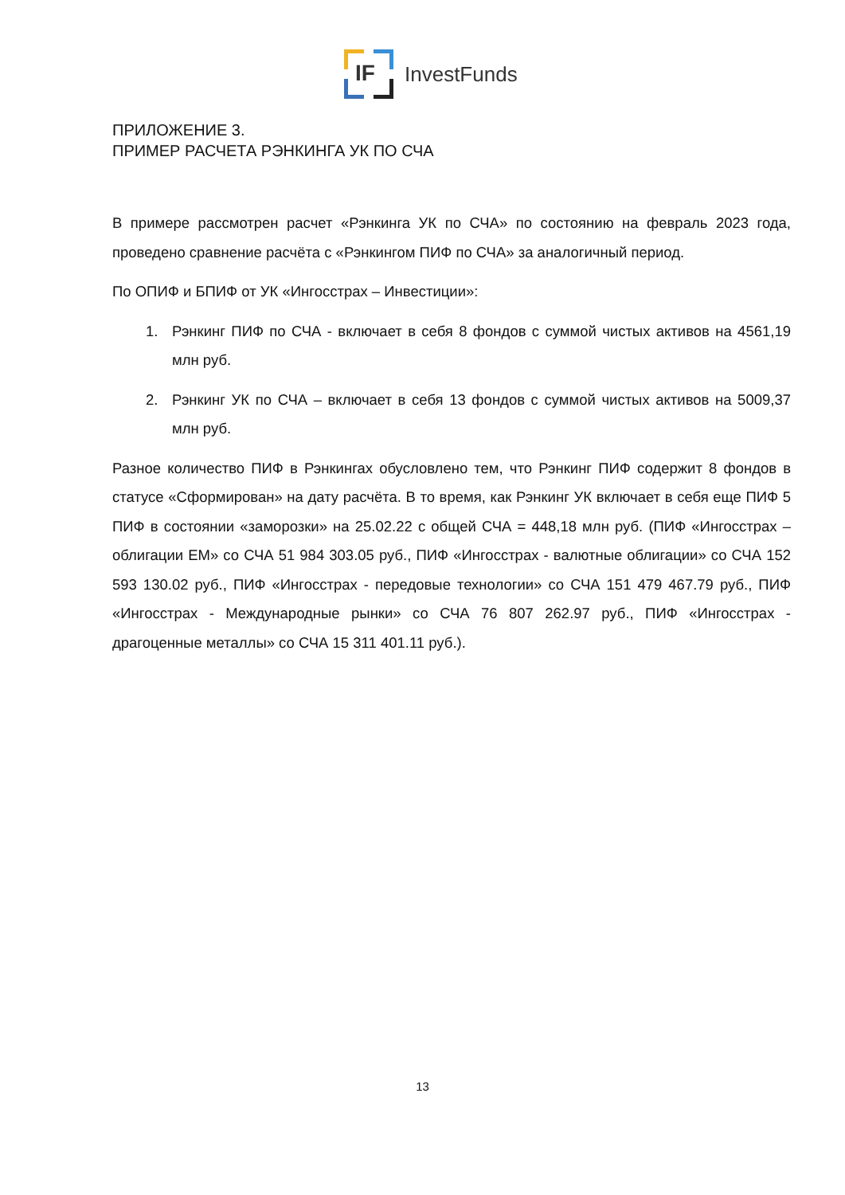IF
InvestFunds
ПРИЛОЖЕНИЕ 3.
ПРИМЕР РАСЧЕТА РЭНКИНГА УК ПО СЧА
В примере рассмотрен расчет «Рэнкинга УК по СЧА» по состоянию на февраль 2023 года, проведено сравнение расчёта с «Рэнкингом ПИФ по СЧА» за аналогичный период.
По ОПИФ и БПИФ от УК «Ингосстрах – Инвестиции»:
1. Рэнкинг ПИФ по СЧА - включает в себя 8 фондов с суммой чистых активов на 4561,19 млн руб.
2. Рэнкинг УК по СЧА – включает в себя 13 фондов с суммой чистых активов на 5009,37 млн руб.
Разное количество ПИФ в Рэнкингах обусловлено тем, что Рэнкинг ПИФ содержит 8 фондов в статусе «Сформирован» на дату расчёта. В то время, как Рэнкинг УК включает в себя еще ПИФ 5 ПИФ в состоянии «заморозки» на 25.02.22 с общей СЧА = 448,18 млн руб. (ПИФ «Ингосстрах – облигации ЕМ» со СЧА 51 984 303.05 руб., ПИФ «Ингосстрах - валютные облигации» со СЧА 152 593 130.02 руб., ПИФ «Ингосстрах - передовые технологии» со СЧА 151 479 467.79 руб., ПИФ «Ингосстрах - Международные рынки» со СЧА 76 807 262.97 руб., ПИФ «Ингосстрах - драгоценные металлы» со СЧА 15 311 401.11 руб.).
13